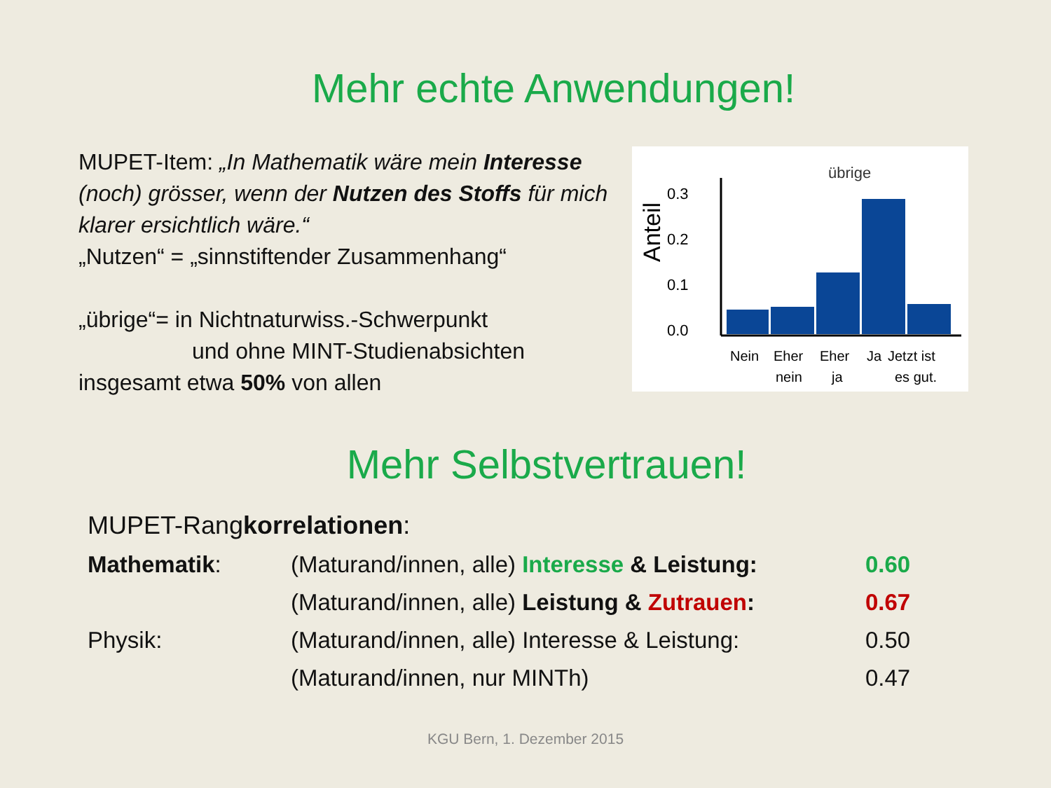Mehr echte Anwendungen!
MUPET-Item: „In Mathematik wäre mein Interesse (noch) grösser, wenn der Nutzen des Stoffs für mich klarer ersichtlich wäre.“
„Nutzen“ = „sinnstiftender Zusammenhang“
„übrige“= in Nichtnaturwiss.-Schwerpunkt
und ohne MINT-Studienabsichten
insgesamt etwa 50% von allen
übrige
Anteil
0.3
0.2
0.1
0.0
Nein
Eher
nein
Eher
ja
Ja
Jetzt ist
es gut.
Mehr Selbstvertrauen!
| MUPET-Rang korrelationen : | | |
| Mathematik : | (Maturand/innen, alle) Interesse & Leistung: | 0.60 |
| | (Maturand/innen, alle) Leistung & Zutrauen : | 0.67 |
| Physik: | (Maturand/innen, alle) Interesse & Leistung: | 0.50 |
| | (Maturand/innen, nur MINTh) | 0.47 |
KGU Bern, 1. Dezember 2015